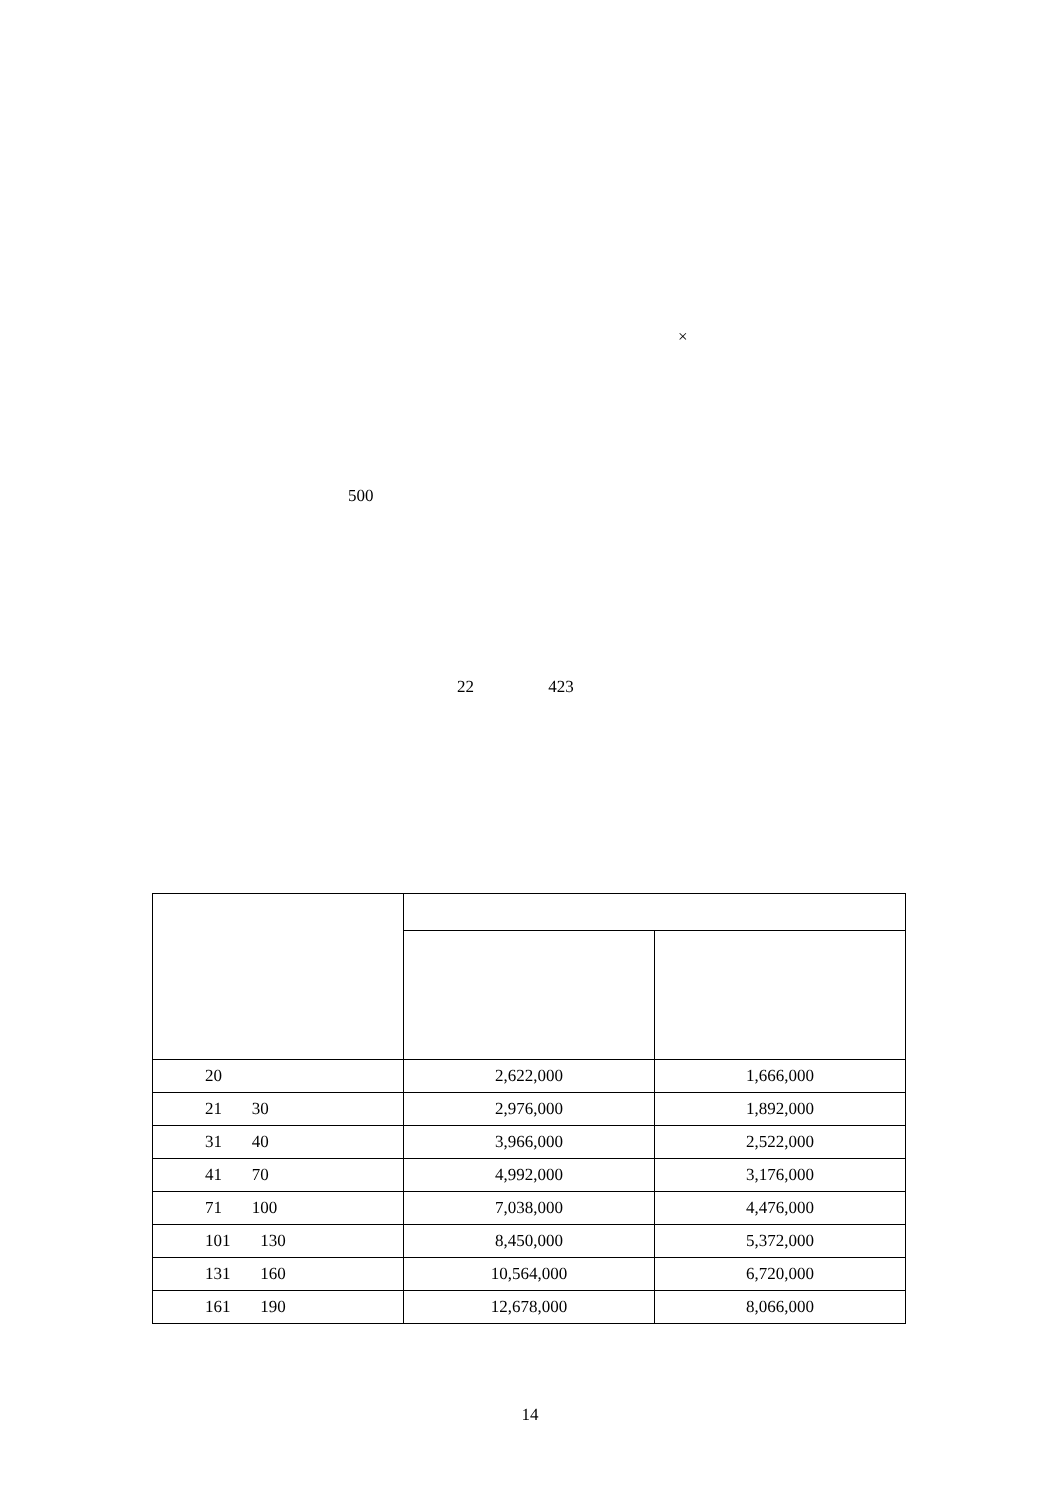×
500
22 423
| 20 | 2,622,000 | 1,666,000 |
| 21 30 | 2,976,000 | 1,892,000 |
| 31 40 | 3,966,000 | 2,522,000 |
| 41 70 | 4,992,000 | 3,176,000 |
| 71 100 | 7,038,000 | 4,476,000 |
| 101 130 | 8,450,000 | 5,372,000 |
| 131 160 | 10,564,000 | 6,720,000 |
| 161 190 | 12,678,000 | 8,066,000 |
14